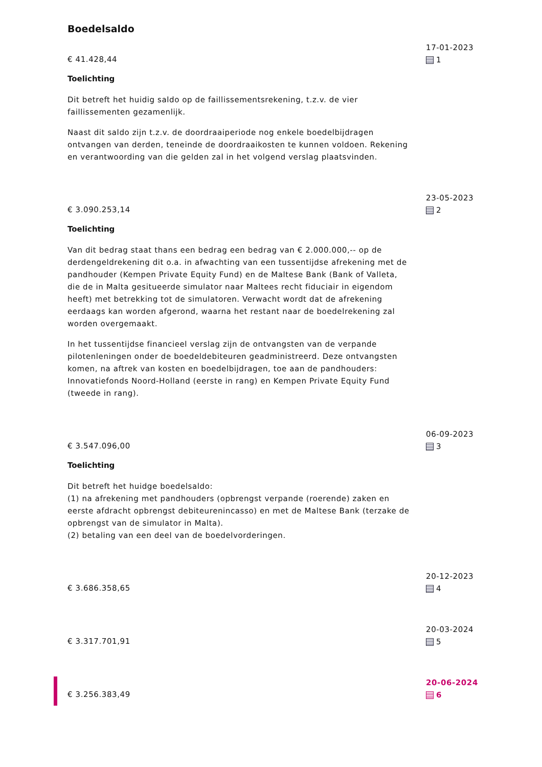Boedelsaldo
€ 41.428,44
Toelichting
Dit betreft het huidig saldo op de faillissementsrekening, t.z.v. de vier faillissementen gezamenlijk.
Naast dit saldo zijn t.z.v. de doordraaiperiode nog enkele boedelbijdragen ontvangen van derden, teneinde de doordraaikosten te kunnen voldoen. Rekening en verantwoording van die gelden zal in het volgend verslag plaatsvinden.
17-01-2023
1
€ 3.090.253,14
Toelichting
Van dit bedrag staat thans een bedrag een bedrag van € 2.000.000,-- op de derdengeldrekening dit o.a. in afwachting van een tussentijdse afrekening met de pandhouder (Kempen Private Equity Fund) en de Maltese Bank (Bank of Valleta, die de in Malta gesitueerde simulator naar Maltees recht fiduciair in eigendom heeft) met betrekking tot de simulatoren. Verwacht wordt dat de afrekening eerdaags kan worden afgerond, waarna het restant naar de boedelrekening zal worden overgemaakt.
In het tussentijdse financieel verslag zijn de ontvangsten van de verpande pilotenleningen onder de boedeldebiteuren geadministreerd. Deze ontvangsten komen, na aftrek van kosten en boedelbijdragen, toe aan de pandhouders: Innovatiefonds Noord-Holland (eerste in rang) en Kempen Private Equity Fund (tweede in rang).
23-05-2023
2
€ 3.547.096,00
Toelichting
Dit betreft het huidge boedelsaldo:
(1) na afrekening met pandhouders (opbrengst verpande (roerende) zaken en eerste afdracht opbrengst debiteurenincasso) en met de Maltese Bank (terzake de opbrengst van de simulator in Malta).
(2) betaling van een deel van de boedelvorderingen.
06-09-2023
3
€ 3.686.358,65
20-12-2023
4
€ 3.317.701,91
20-03-2024
5
€ 3.256.383,49
20-06-2024
6